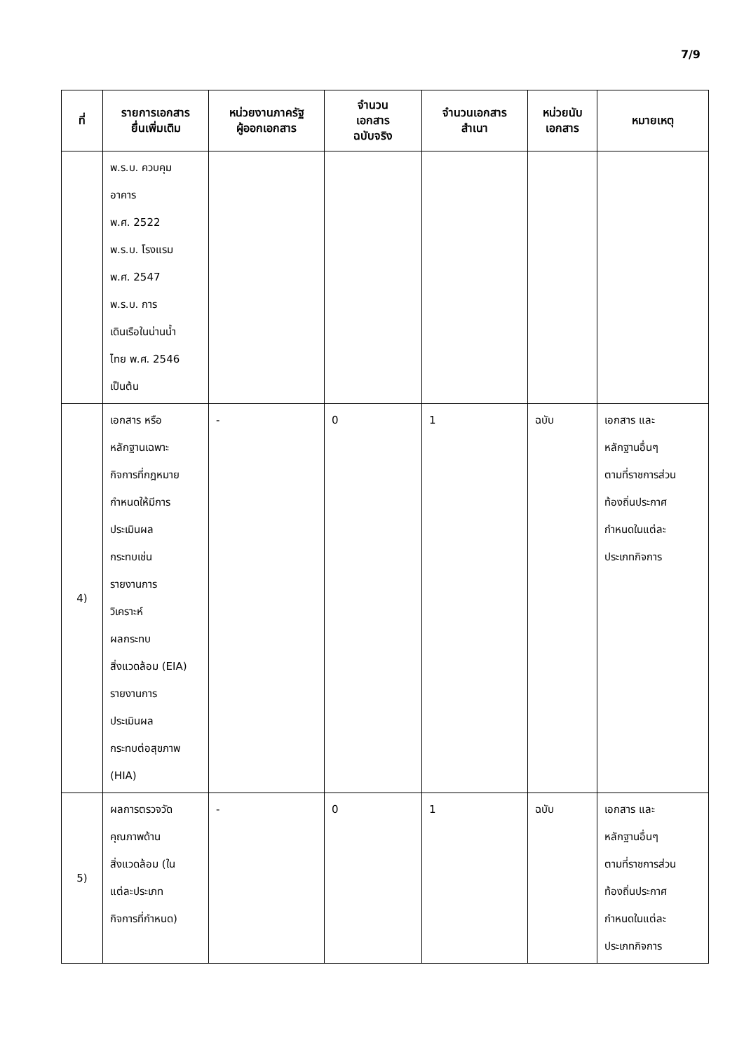7/9
| ที่ | รายการเอกสาร ยื่นเพิ่มเติม | หน่วยงานภาครัฐ ผู้ออกเอกสาร | จำนวน เอกสาร ฉบับจริง | จำนวนเอกสาร สำเนา | หน่วยนับ เอกสาร | หมายเหตุ |
| --- | --- | --- | --- | --- | --- | --- |
| | พ.ร.บ. ควบคุม อาคาร พ.ศ. 2522 พ.ร.บ. โรงแรม พ.ศ. 2547 พ.ร.บ. การ เดินเรือในน่านน้ำ ไทย พ.ศ. 2546 เป็นต้น | | | | | |
| 4) | เอกสาร หรือ หลักฐานเฉพาะ กิจการที่กฎหมาย กำหนดให้มีการ ประเมินผล กระทบเช่น รายงานการ วิเคราะห์ ผลกระทบ สิ่งแวดล้อม (EIA) รายงานการ ประเมินผล กระทบต่อสุขภาพ (HIA) | - | 0 | 1 | ฉบับ | เอกสาร และ หลักฐานอื่นๆ ตามที่ราชการส่วน ท้องถิ่นประกาศ กำหนดในแต่ละ ประเภทกิจการ |
| 5) | ผลการตรวจวัด คุณภาพด้าน สิ่งแวดล้อม (ใน แต่ละประเภท กิจการที่กำหนด) | - | 0 | 1 | ฉบับ | เอกสาร และ หลักฐานอื่นๆ ตามที่ราชการส่วน ท้องถิ่นประกาศ กำหนดในแต่ละ ประเภทกิจการ |